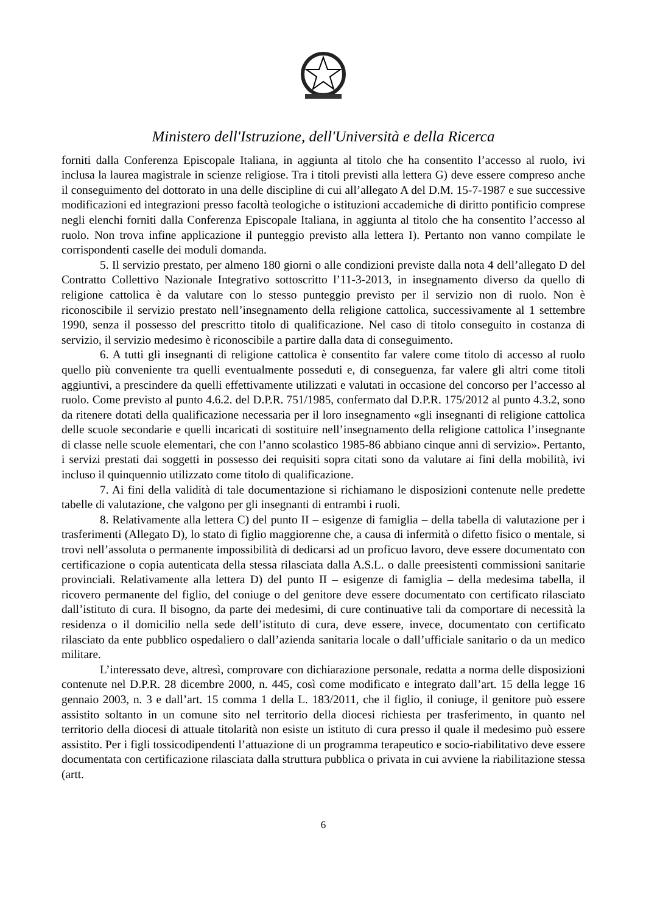Ministero dell'Istruzione, dell'Università e della Ricerca
forniti dalla Conferenza Episcopale Italiana, in aggiunta al titolo che ha consentito l’accesso al ruolo, ivi inclusa la laurea magistrale in scienze religiose. Tra i titoli previsti alla lettera G) deve essere compreso anche il conseguimento del dottorato in una delle discipline di cui all’allegato A del D.M. 15-7-1987 e sue successive modificazioni ed integrazioni presso facoltà teologiche o istituzioni accademiche di diritto pontificio comprese negli elenchi forniti dalla Conferenza Episcopale Italiana, in aggiunta al titolo che ha consentito l’accesso al ruolo. Non trova infine applicazione il punteggio previsto alla lettera I). Pertanto non vanno compilate le corrispondenti caselle dei moduli domanda.
5. Il servizio prestato, per almeno 180 giorni o alle condizioni previste dalla nota 4 dell’allegato D del Contratto Collettivo Nazionale Integrativo sottoscritto l’11-3-2013, in insegnamento diverso da quello di religione cattolica è da valutare con lo stesso punteggio previsto per il servizio non di ruolo. Non è riconoscibile il servizio prestato nell’insegnamento della religione cattolica, successivamente al 1 settembre 1990, senza il possesso del prescritto titolo di qualificazione. Nel caso di titolo conseguito in costanza di servizio, il servizio medesimo è riconoscibile a partire dalla data di conseguimento.
6. A tutti gli insegnanti di religione cattolica è consentito far valere come titolo di accesso al ruolo quello più conveniente tra quelli eventualmente posseduti e, di conseguenza, far valere gli altri come titoli aggiuntivi, a prescindere da quelli effettivamente utilizzati e valutati in occasione del concorso per l’accesso al ruolo. Come previsto al punto 4.6.2. del D.P.R. 751/1985, confermato dal D.P.R. 175/2012 al punto 4.3.2, sono da ritenere dotati della qualificazione necessaria per il loro insegnamento «gli insegnanti di religione cattolica delle scuole secondarie e quelli incaricati di sostituire nell’insegnamento della religione cattolica l’insegnante di classe nelle scuole elementari, che con l’anno scolastico 1985-86 abbiano cinque anni di servizio». Pertanto, i servizi prestati dai soggetti in possesso dei requisiti sopra citati sono da valutare ai fini della mobilità, ivi incluso il quinquennio utilizzato come titolo di qualificazione.
7. Ai fini della validità di tale documentazione si richiamano le disposizioni contenute nelle predette tabelle di valutazione, che valgono per gli insegnanti di entrambi i ruoli.
8. Relativamente alla lettera C) del punto II – esigenze di famiglia – della tabella di valutazione per i trasferimenti (Allegato D), lo stato di figlio maggiorenne che, a causa di infermità o difetto fisico o mentale, si trovi nell’assoluta o permanente impossibilità di dedicarsi ad un proficuo lavoro, deve essere documentato con certificazione o copia autenticata della stessa rilasciata dalla A.S.L. o dalle preesistenti commissioni sanitarie provinciali. Relativamente alla lettera D) del punto II – esigenze di famiglia – della medesima tabella, il ricovero permanente del figlio, del coniuge o del genitore deve essere documentato con certificato rilasciato dall’istituto di cura. Il bisogno, da parte dei medesimi, di cure continuative tali da comportare di necessità la residenza o il domicilio nella sede dell’istituto di cura, deve essere, invece, documentato con certificato rilasciato da ente pubblico ospedaliero o dall’azienda sanitaria locale o dall’ufficiale sanitario o da un medico militare.
L’interessato deve, altresì, comprovare con dichiarazione personale, redatta a norma delle disposizioni contenute nel D.P.R. 28 dicembre 2000, n. 445, così come modificato e integrato dall’art. 15 della legge 16 gennaio 2003, n. 3 e dall’art. 15 comma 1 della L. 183/2011, che il figlio, il coniuge, il genitore può essere assistito soltanto in un comune sito nel territorio della diocesi richiesta per trasferimento, in quanto nel territorio della diocesi di attuale titolarità non esiste un istituto di cura presso il quale il medesimo può essere assistito. Per i figli tossicodipendenti l’attuazione di un programma terapeutico e socio-riabilitativo deve essere documentata con certificazione rilasciata dalla struttura pubblica o privata in cui avviene la riabilitazione stessa (artt.
6